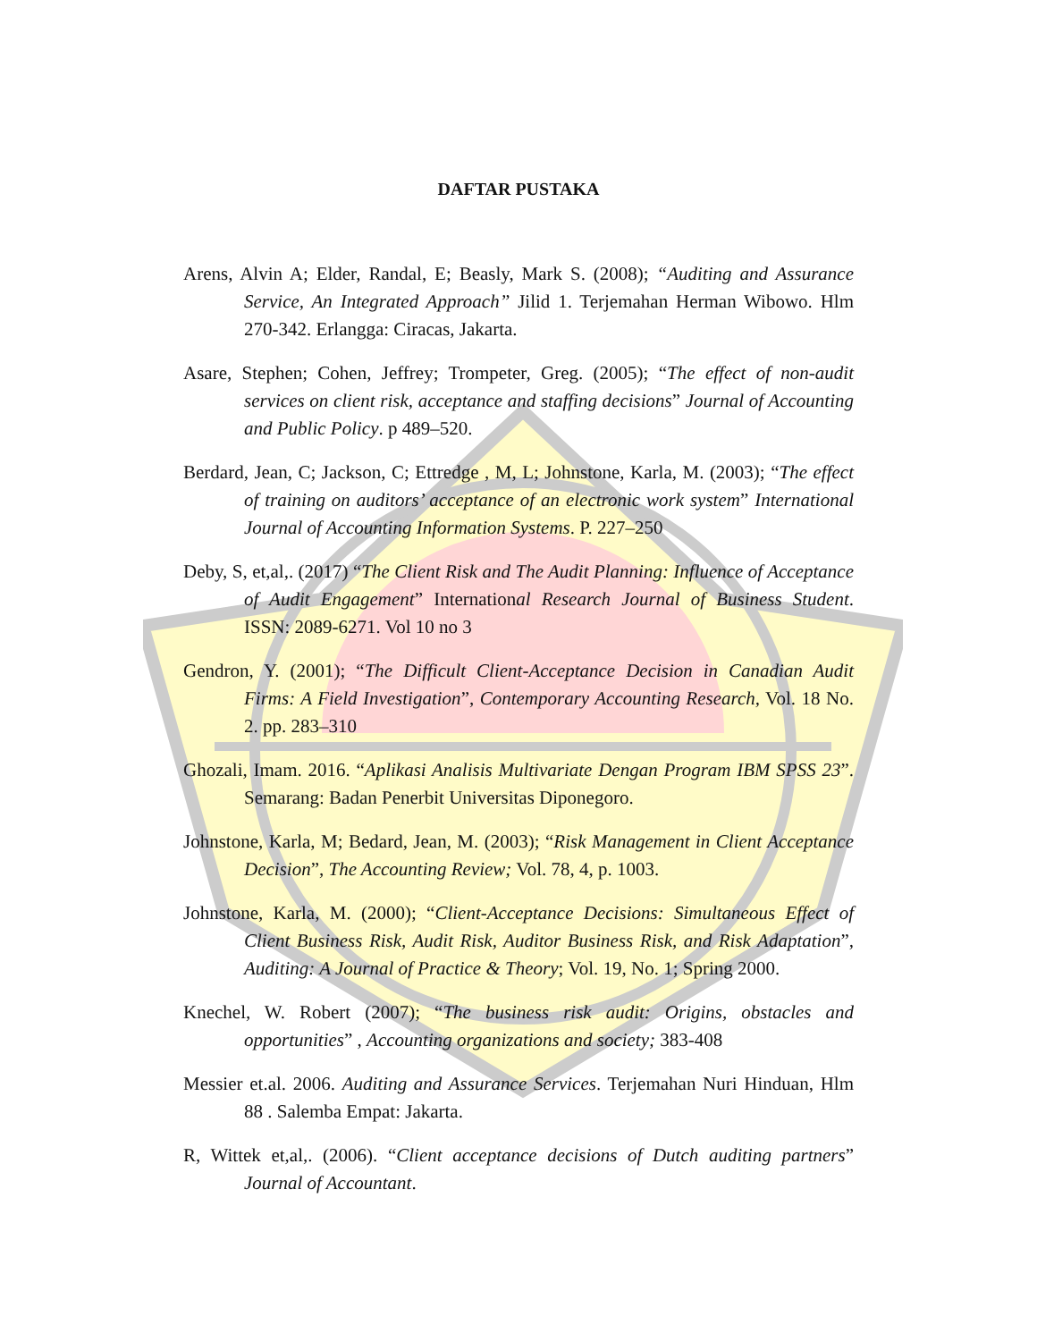DAFTAR PUSTAKA
Arens, Alvin A; Elder, Randal, E; Beasly, Mark S. (2008); “Auditing and Assurance Service, An Integrated Approach” Jilid 1. Terjemahan Herman Wibowo. Hlm 270-342. Erlangga: Ciracas, Jakarta.
Asare, Stephen; Cohen, Jeffrey; Trompeter, Greg. (2005); “The effect of non-audit services on client risk, acceptance and staffing decisions” Journal of Accounting and Public Policy. p 489–520.
Berdard, Jean, C; Jackson, C; Ettredge , M, L; Johnstone, Karla, M. (2003); “The effect of training on auditors’ acceptance of an electronic work system” International Journal of Accounting Information Systems. P. 227–250
Deby, S, et,al,. (2017) “The Client Risk and The Audit Planning: Influence of Acceptance of Audit Engagement” International Research Journal of Business Student. ISSN: 2089-6271. Vol 10 no 3
Gendron, Y. (2001); “The Difficult Client-Acceptance Decision in Canadian Audit Firms: A Field Investigation”, Contemporary Accounting Research, Vol. 18 No. 2. pp. 283–310
Ghozali, Imam. 2016. “Aplikasi Analisis Multivariate Dengan Program IBM SPSS 23”. Semarang: Badan Penerbit Universitas Diponegoro.
Johnstone, Karla, M; Bedard, Jean, M. (2003); “Risk Management in Client Acceptance Decision”, The Accounting Review; Vol. 78, 4, p. 1003.
Johnstone, Karla, M. (2000); “Client-Acceptance Decisions: Simultaneous Effect of Client Business Risk, Audit Risk, Auditor Business Risk, and Risk Adaptation”, Auditing: A Journal of Practice & Theory; Vol. 19, No. 1; Spring 2000.
Knechel, W. Robert (2007); “The business risk audit: Origins, obstacles and opportunities” , Accounting organizations and society; 383-408
Messier et.al. 2006. Auditing and Assurance Services. Terjemahan Nuri Hinduan, Hlm 88 . Salemba Empat: Jakarta.
R, Wittek et,al,. (2006). “Client acceptance decisions of Dutch auditing partners” Journal of Accountant.